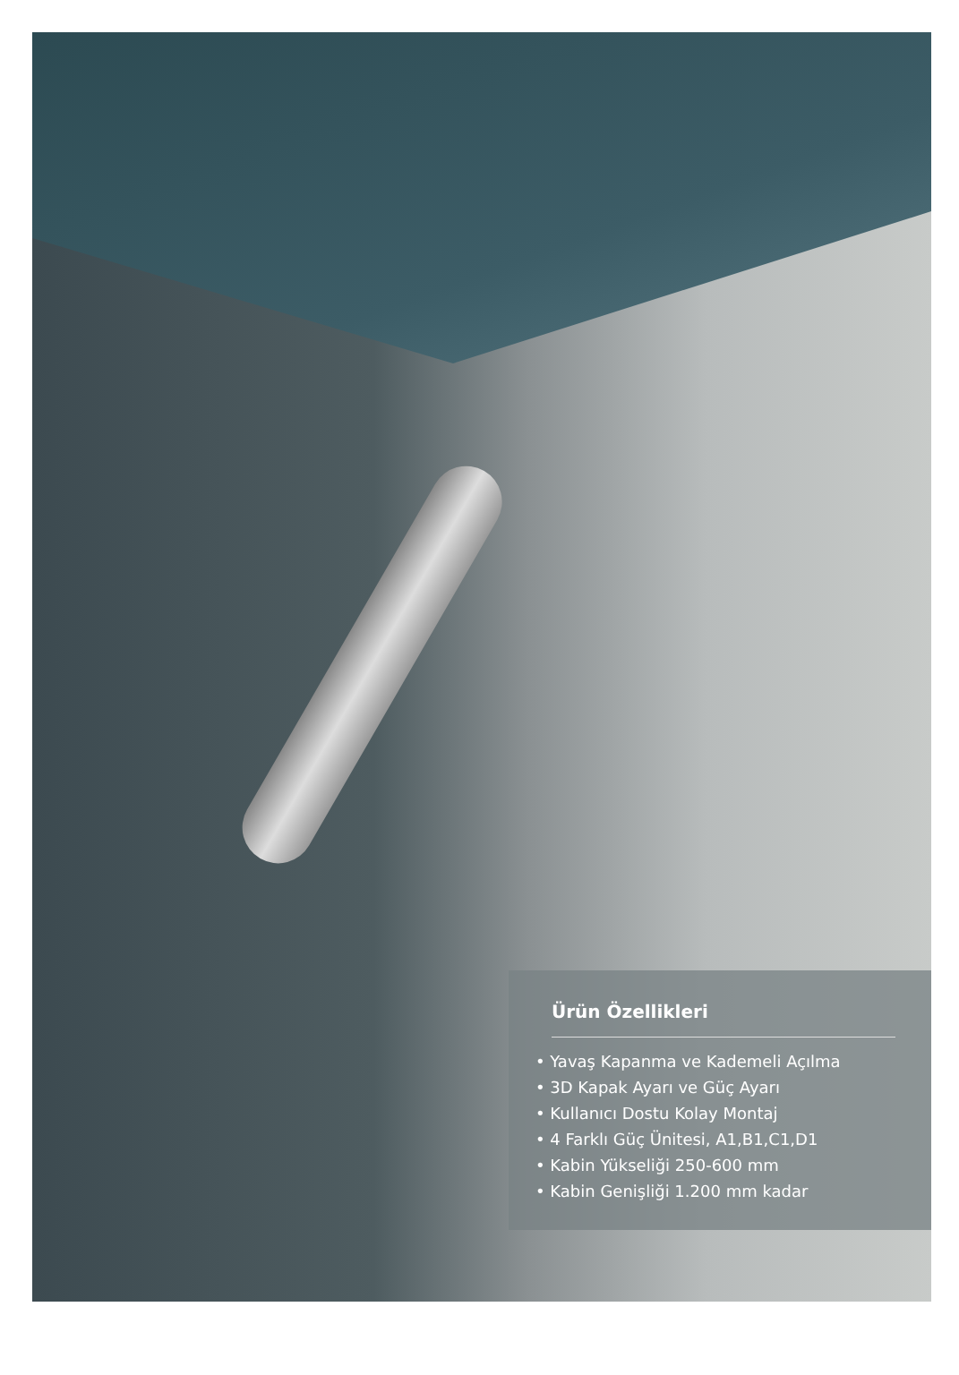Ürün Özellikleri
• Yavaş Kapanma ve Kademeli Açılma
• 3D Kapak Ayarı ve Güç Ayarı
• Kullanıcı Dostu Kolay Montaj
• 4 Farklı Güç Ünitesi, A1,B1,C1,D1
• Kabin Yükseliği 250-600 mm
• Kabin Genişliği 1.200 mm kadar